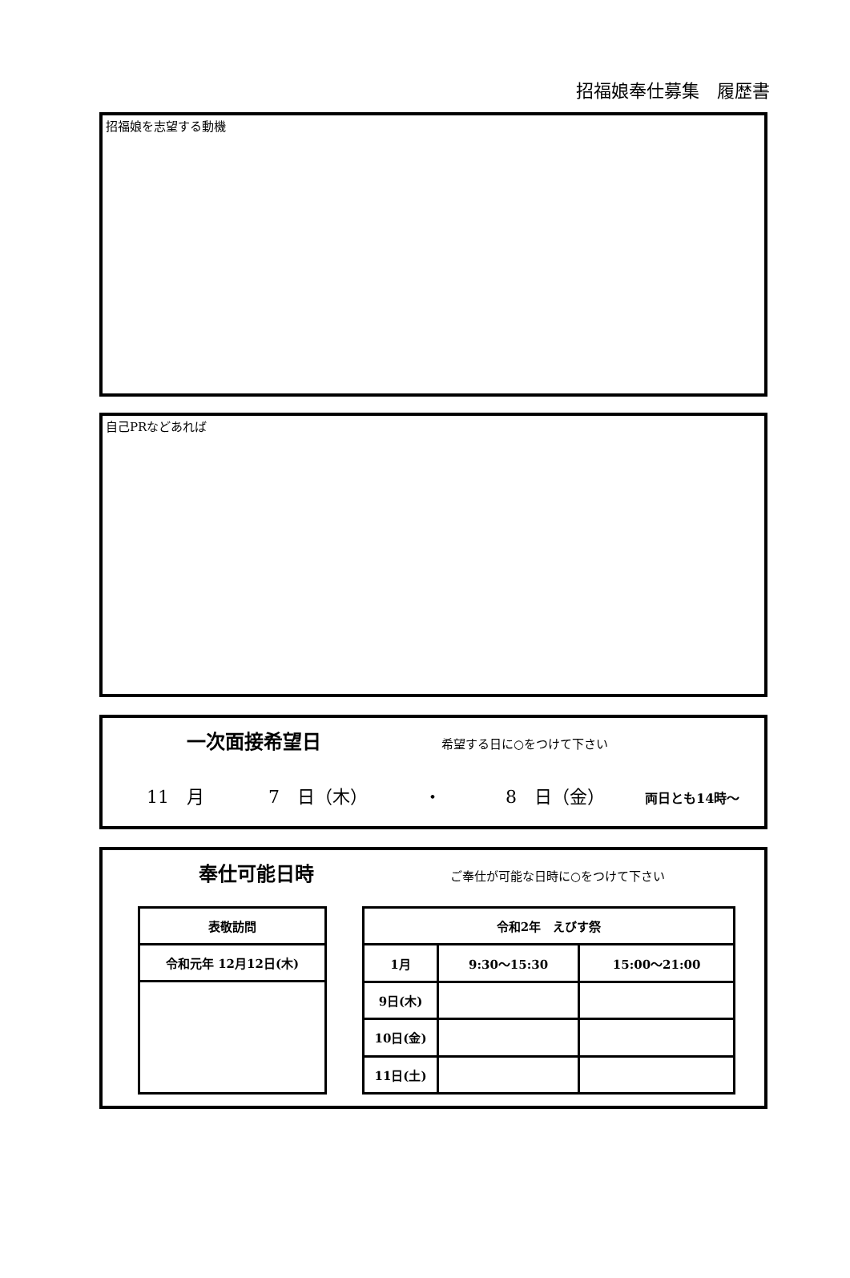招福娘奉仕募集　履歴書
招福娘を志望する動機
自己PRなどあれば
一次面接希望日 希望する日に○をつけて下さい
11　月 7　日（木） ・ 8　日（金） 両日とも14時～
奉仕可能日時 ご奉仕が可能な日時に○をつけて下さい
| 表敬訪問 |
| --- |
| 令和元年 12月12日(木) |
| 令和2年 えびす祭 | | |
| --- | --- | --- |
| 1月 | 9:30～15:30 | 15:00～21:00 |
| 9日(木) | | |
| 10日(金) | | |
| 11日(土) | | |